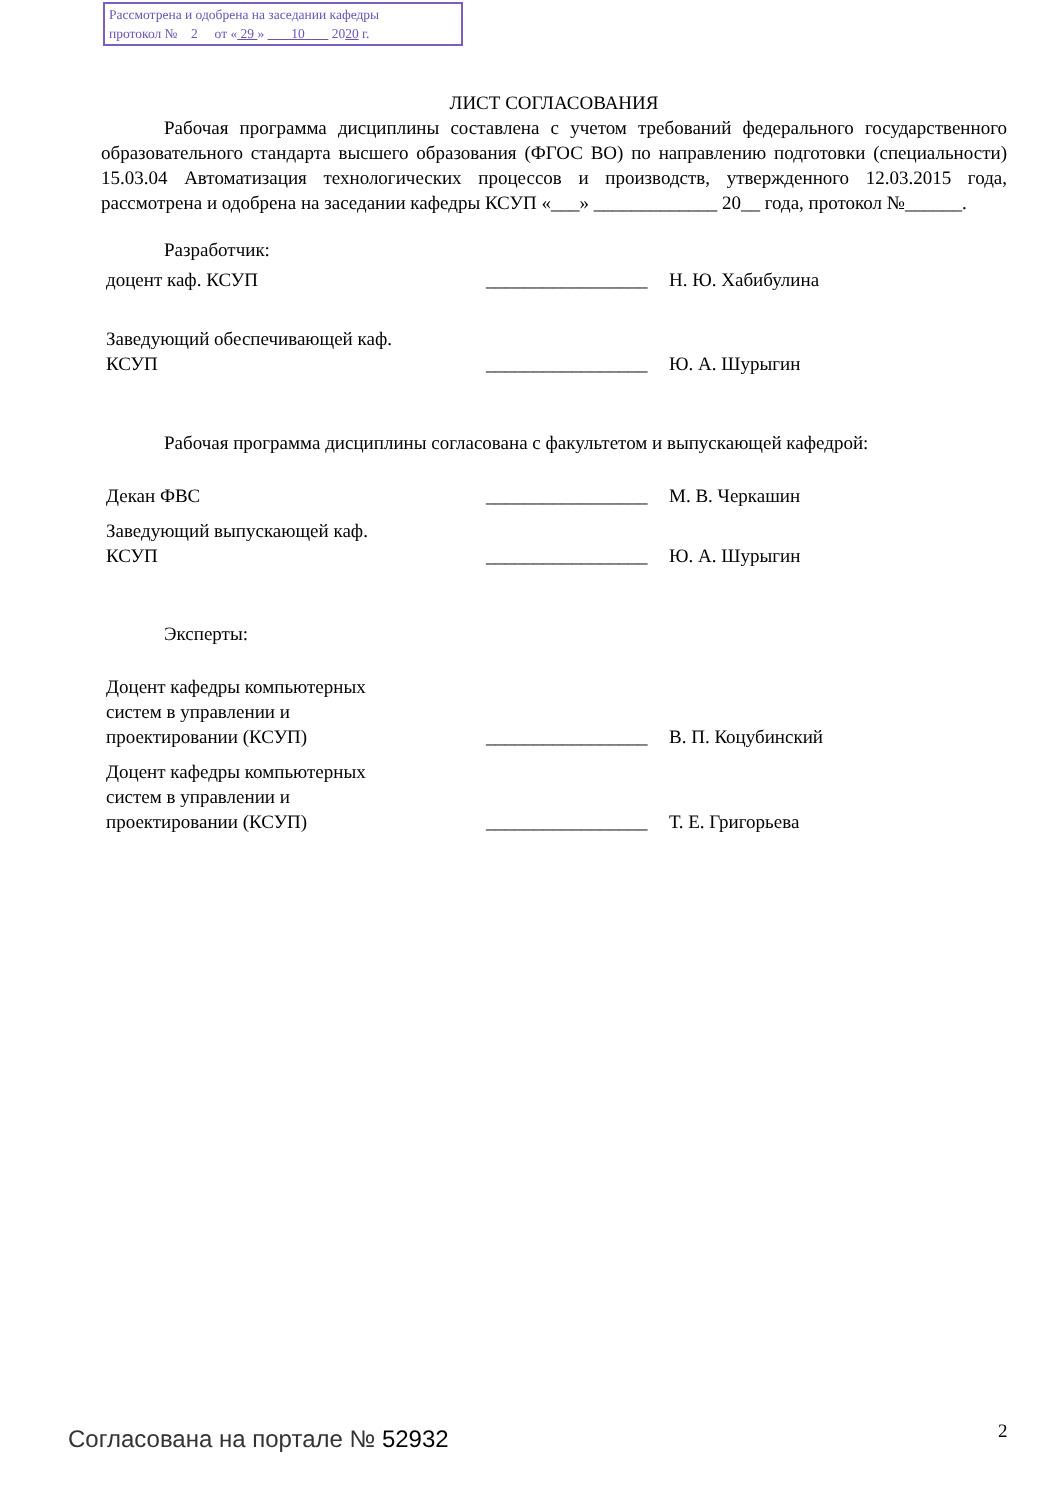Рассмотрена и одобрена на заседании кафедры
протокол № 2 от « 29 » 10 2020 г.
ЛИСТ СОГЛАСОВАНИЯ
Рабочая программа дисциплины составлена с учетом требований федерального государственного образовательного стандарта высшего образования (ФГОС ВО) по направлению подготовки (специальности) 15.03.04 Автоматизация технологических процессов и производств, утвержденного 12.03.2015 года, рассмотрена и одобрена на заседании кафедры КСУП «___» _____________ 20__ года, протокол №______.
Разработчик:
доцент каф. КСУП
_________________
Н. Ю. Хабибулина
Заведующий обеспечивающей каф.
КСУП
_________________
Ю. А. Шурыгин
Рабочая программа дисциплины согласована с факультетом и выпускающей кафедрой:
Декан ФВС
_________________
М. В. Черкашин
Заведующий выпускающей каф.
КСУП
_________________
Ю. А. Шурыгин
Эксперты:
Доцент кафедры компьютерных
систем в управлении и
проектировании (КСУП)
_________________
В. П. Коцубинский
Доцент кафедры компьютерных
систем в управлении и
проектировании (КСУП)
_________________
Т. Е. Григорьева
Согласована на портале № 52932 2